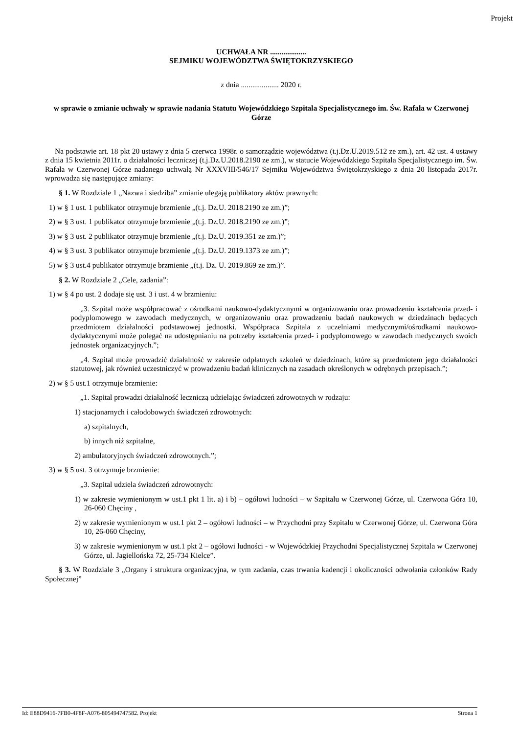Projekt
UCHWAŁA NR ...................
SEJMIKU WOJEWÓDZTWA ŚWIĘTOKRZYSKIEGO
z dnia .................... 2020 r.
w sprawie o zmianie uchwały w sprawie nadania Statutu Wojewódzkiego Szpitala Specjalistycznego im. Św. Rafała w Czerwonej Górze
Na podstawie art. 18 pkt 20 ustawy z dnia 5 czerwca 1998r. o samorządzie województwa (t.j.Dz.U.2019.512 ze zm.), art. 42 ust. 4 ustawy z dnia 15 kwietnia 2011r. o działalności leczniczej (t.j.Dz.U.2018.2190 ze zm.), w statucie Wojewódzkiego Szpitala Specjalistycznego im. Św. Rafała w Czerwonej Górze nadanego uchwałą Nr XXXVIII/546/17 Sejmiku Województwa Świętokrzyskiego z dnia 20 listopada 2017r. wprowadza się następujące zmiany:
§ 1. W Rozdziale 1 „Nazwa i siedziba” zmianie ulegają publikatory aktów prawnych:
1) w § 1 ust. 1 publikator otrzymuje brzmienie „(t.j. Dz.U. 2018.2190 ze zm.)”;
2) w § 3 ust. 1 publikator otrzymuje brzmienie „(t.j. Dz.U. 2018.2190 ze zm.)”;
3) w § 3 ust. 2 publikator otrzymuje brzmienie „(t.j. Dz.U. 2019.351 ze zm.)”;
4) w § 3 ust. 3 publikator otrzymuje brzmienie „(t.j. Dz.U. 2019.1373 ze zm.)”;
5) w § 3 ust.4 publikator otrzymuje brzmienie „(t.j. Dz. U. 2019.869 ze zm.)”.
§ 2. W Rozdziale 2 „Cele, zadania”:
1) w § 4 po ust. 2 dodaje się ust. 3 i ust. 4 w brzmieniu:
„3. Szpital może współpracować z ośrodkami naukowo-dydaktycznymi w organizowaniu oraz prowadzeniu kształcenia przed- i podyplomowego w zawodach medycznych, w organizowaniu oraz prowadzeniu badań naukowych w dziedzinach będących przedmiotem działalności podstawowej jednostki. Współpraca Szpitala z uczelniami medycznymi/ośrodkami naukowo-dydaktycznymi może polegać na udostępnianiu na potrzeby kształcenia przed- i podyplomowego w zawodach medycznych swoich jednostek organizacyjnych.”;
„4. Szpital może prowadzić działalność w zakresie odpłatnych szkoleń w dziedzinach, które są przedmiotem jego działalności statutowej, jak również uczestniczyć w prowadzeniu badań klinicznych na zasadach określonych w odrębnych przepisach.”;
2) w § 5 ust.1 otrzymuje brzmienie:
„1. Szpital prowadzi działalność leczniczą udzielając świadczeń zdrowotnych w rodzaju:
1) stacjonarnych i całodobowych świadczeń zdrowotnych:
a) szpitalnych,
b) innych niż szpitalne,
2) ambulatoryjnych świadczeń zdrowotnych.”;
3) w § 5 ust. 3 otrzymuje brzmienie:
„3. Szpital udziela świadczeń zdrowotnych:
1) w zakresie wymienionym w ust.1 pkt 1 lit. a) i b) – ogółowi ludności – w Szpitalu w Czerwonej Górze, ul. Czerwona Góra 10, 26-060 Chęciny ,
2) w zakresie wymienionym w ust.1 pkt 2 – ogółowi ludności – w Przychodni przy Szpitalu w Czerwonej Górze, ul. Czerwona Góra 10, 26-060 Chęciny,
3) w zakresie wymienionym w ust.1 pkt 2 – ogółowi ludności - w Wojewódzkiej Przychodni Specjalistycznej Szpitala w Czerwonej Górze, ul. Jagiellońska 72, 25-734 Kielce”.
§ 3. W Rozdziale 3 „Organy i struktura organizacyjna, w tym zadania, czas trwania kadencji i okoliczności odwołania członków Rady Społecznej”
Id: E88D9416-7FB0-4F8F-A076-805494747582. Projekt Strona 1